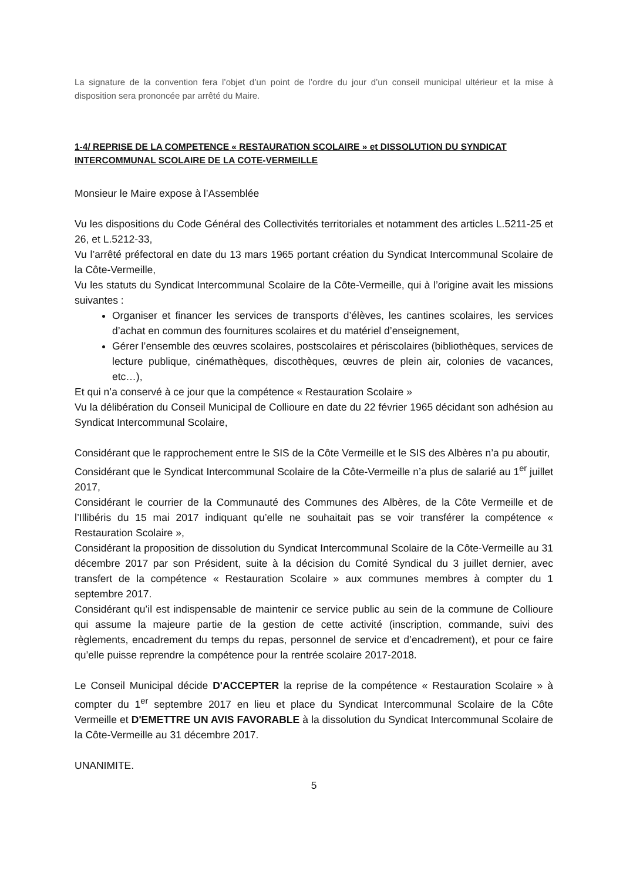La signature de la convention fera l’objet d’un point de l’ordre du jour d’un conseil municipal ultérieur et la mise à disposition sera prononcée par arrêté du Maire.
1-4/ REPRISE DE LA COMPETENCE « RESTAURATION SCOLAIRE » et DISSOLUTION DU SYNDICAT INTERCOMMUNAL SCOLAIRE DE LA COTE-VERMEILLE
Monsieur le Maire expose à l’Assemblée
Vu les dispositions du Code Général des Collectivités territoriales et notamment des articles L.5211-25 et 26, et L.5212-33,
Vu l’arrêté préfectoral en date du 13 mars 1965 portant création du Syndicat Intercommunal Scolaire de la Côte-Vermeille,
Vu les statuts du Syndicat Intercommunal Scolaire de la Côte-Vermeille, qui à l’origine avait les missions suivantes :
Organiser et financer les services de transports d’élèves, les cantines scolaires, les services d’achat en commun des fournitures scolaires et du matériel d’enseignement,
Gérer l’ensemble des œuvres scolaires, postscolaires et périscolaires (bibliothèques, services de lecture publique, cinémathèques, discothèques, œuvres de plein air, colonies de vacances, etc…),
Et qui n’a conservé à ce jour que la compétence « Restauration Scolaire »
Vu la délibération du Conseil Municipal de Collioure en date du 22 février 1965 décidant son adhésion au Syndicat Intercommunal Scolaire,
Considérant que le rapprochement entre le SIS de la Côte Vermeille et le SIS des Albères n’a pu aboutir,
Considérant que le Syndicat Intercommunal Scolaire de la Côte-Vermeille n’a plus de salarié au 1<sup>er</sup> juillet 2017,
Considérant le courrier de la Communauté des Communes des Albères, de la Côte Vermeille et de l’Illibéris du 15 mai 2017 indiquant qu’elle ne souhaitait pas se voir transférer la compétence « Restauration Scolaire »,
Considérant la proposition de dissolution du Syndicat Intercommunal Scolaire de la Côte-Vermeille au 31 décembre 2017 par son Président, suite à la décision du Comité Syndical du 3 juillet dernier, avec transfert de la compétence « Restauration Scolaire » aux communes membres à compter du 1 septembre 2017.
Considérant qu’il est indispensable de maintenir ce service public au sein de la commune de Collioure qui assume la majeure partie de la gestion de cette activité (inscription, commande, suivi des règlements, encadrement du temps du repas, personnel de service et d’encadrement), et pour ce faire qu’elle puisse reprendre la compétence pour la rentrée scolaire 2017-2018.
Le Conseil Municipal décide D'ACCEPTER la reprise de la compétence « Restauration Scolaire » à compter du 1<sup>er</sup> septembre 2017 en lieu et place du Syndicat Intercommunal Scolaire de la Côte Vermeille et D'EMETTRE UN AVIS FAVORABLE à la dissolution du Syndicat Intercommunal Scolaire de la Côte-Vermeille au 31 décembre 2017.
UNANIMITE.
5